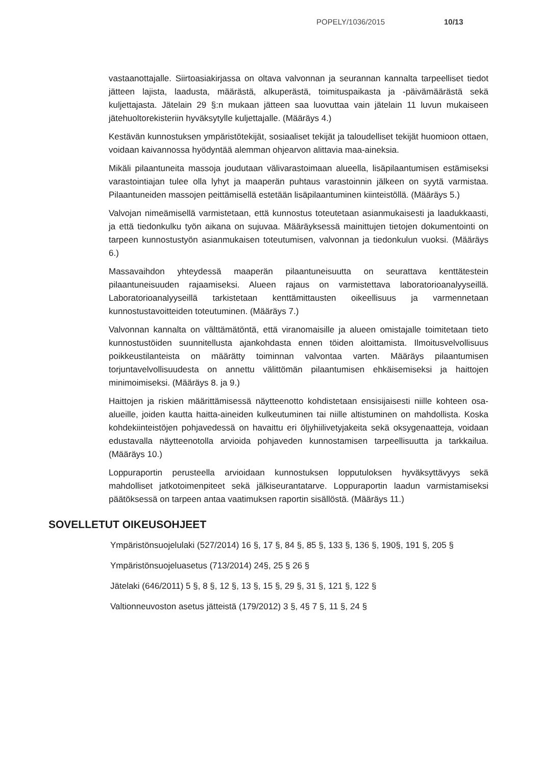POPELY/1036/2015 10/13
vastaanottajalle. Siirtoasiakirjassa on oltava valvonnan ja seurannan kannalta tarpeelliset tiedot jätteen lajista, laadusta, määrästä, alkuperästä, toimituspaikasta ja -päivämäärästä sekä kuljettajasta. Jätelain 29 §:n mukaan jätteen saa luovuttaa vain jätelain 11 luvun mukaiseen jätehuoltorekisteriin hyväksytylle kuljettajalle. (Määräys 4.)
Kestävän kunnostuksen ympäristötekijät, sosiaaliset tekijät ja taloudelliset tekijät huomioon ottaen, voidaan kaivannossa hyödyntää alemman ohjearvon alittavia maa-aineksia.
Mikäli pilaantuneita massoja joudutaan välivarastoimaan alueella, lisäpilaantumisen estämiseksi varastointiajan tulee olla lyhyt ja maaperän puhtaus varastoinnin jälkeen on syytä varmistaa. Pilaantuneiden massojen peittämisellä estetään lisäpilaantuminen kiinteistöllä. (Määräys 5.)
Valvojan nimeämisellä varmistetaan, että kunnostus toteutetaan asianmukaisesti ja laadukkaasti, ja että tiedonkulku työn aikana on sujuvaa. Määräyksessä mainittujen tietojen dokumentointi on tarpeen kunnostustyön asianmukaisen toteutumisen, valvonnan ja tiedonkulun vuoksi. (Määräys 6.)
Massavaihdon yhteydessä maaperän pilaantuneisuutta on seurattava kenttätestein pilaantuneisuuden rajaamiseksi. Alueen rajaus on varmistettava laboratorioanalyyseillä. Laboratorioanalyyseillä tarkistetaan kenttämittausten oikeellisuus ja varmennetaan kunnostustavoitteiden toteutuminen. (Määräys 7.)
Valvonnan kannalta on välttämätöntä, että viranomaisille ja alueen omistajalle toimitetaan tieto kunnostustöiden suunnitellusta ajankohdasta ennen töiden aloittamista. Ilmoitusvelvollisuus poikkeustilanteista on määrätty toiminnan valvontaa varten. Määräys pilaantumisen torjuntavelvollisuudesta on annettu välittömän pilaantumisen ehkäisemiseksi ja haittojen minimoimiseksi. (Määräys 8. ja 9.)
Haittojen ja riskien määrittämisessä näytteenotto kohdistetaan ensisijaisesti niille kohteen osa-alueille, joiden kautta haitta-aineiden kulkeutuminen tai niille altistuminen on mahdollista. Koska kohdekiinteistöjen pohjavedessä on havaittu eri öljyhiilivetyjakeita sekä oksygenaatteja, voidaan edustavalla näytteenotolla arvioida pohjaveden kunnostamisen tarpeellisuutta ja tarkkailua. (Määräys 10.)
Loppuraportin perusteella arvioidaan kunnostuksen lopputuloksen hyväksyttävyys sekä mahdolliset jatkotoimenpiteet sekä jälkiseurantatarve. Loppuraportin laadun varmistamiseksi päätöksessä on tarpeen antaa vaatimuksen raportin sisällöstä. (Määräys 11.)
SOVELLETUT OIKEUSOHJEET
Ympäristönsuojelulaki (527/2014) 16 §, 17 §, 84 §, 85 §, 133 §, 136 §, 190§, 191 §, 205 §
Ympäristönsuojeluasetus (713/2014) 24§, 25 § 26 §
Jätelaki (646/2011) 5 §, 8 §, 12 §, 13 §, 15 §, 29 §, 31 §, 121 §, 122 §
Valtionneuvoston asetus jätteistä (179/2012) 3 §, 4§ 7 §, 11 §, 24 §